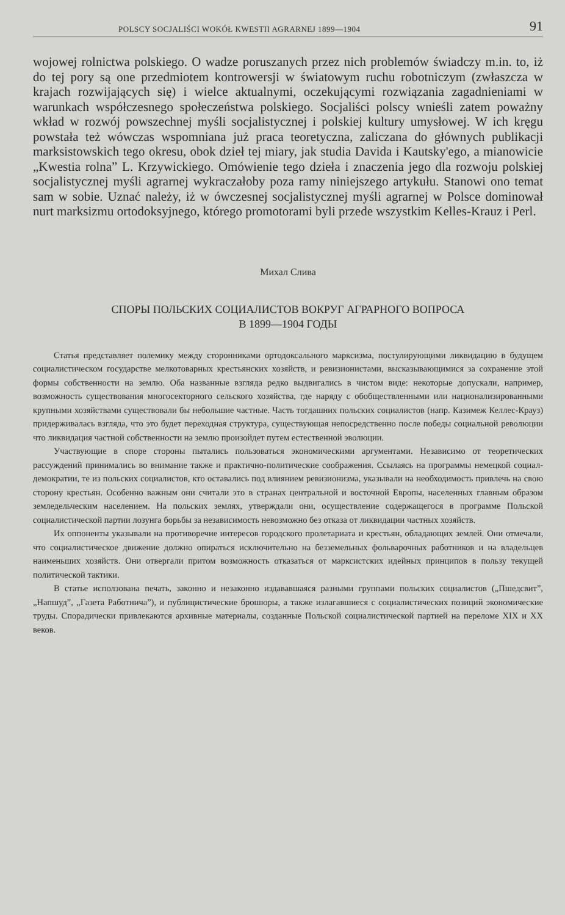POLSCY SOCJALIŚCI WOKÓŁ KWESTII AGRARNEJ 1899—1904 91
wojowej rolnictwa polskiego. O wadze poruszanych przez nich problemów świadczy m.in. to, iż do tej pory są one przedmiotem kontrowersji w światowym ruchu robotniczym (zwłaszcza w krajach rozwijających się) i wielce aktualnymi, oczekującymi rozwiązania zagadnieniami w warunkach współczesnego społeczeństwa polskiego. Socjaliści polscy wnieśli zatem poważny wkład w rozwój powszechnej myśli socjalistycznej i polskiej kultury umysłowej. W ich kręgu powstała też wówczas wspomniana już praca teoretyczna, zaliczana do głównych publikacji marksistowskich tego okresu, obok dzieł tej miary, jak studia Davida i Kautsky'ego, a mianowicie „Kwestia rolna” L. Krzywickiego. Omówienie tego dzieła i znaczenia jego dla rozwoju polskiej socjalistycznej myśli agrarnej wykraczałoby poza ramy niniejszego artykułu. Stanowi ono temat sam w sobie. Uznać należy, iż w ówczesnej socjalistycznej myśli agrarnej w Polsce dominował nurt marksizmu ortodoksyjnego, którego promotorami byli przede wszystkim Kelles-Krauz i Perl.
Михал Слива
СПОРЫ ПОЛЬСКИХ СОЦИАЛИСТОВ ВОКРУГ АГРАРНОГО ВОПРОСА
В 1899—1904 ГОДЫ
Статья представляет полемику между сторонниками ортодоксального марксизма, постулирующими ликвидацию в будущем социалистическом государстве мелкотоварных крестьянских хозяйств, и ревизионистами, высказывающимися за сохранение этой формы собственности на землю. Оба названные взгляда редко выдвигались в чистом виде: некоторые допускали, например, возможность существования многосекторного сельского хозяйства, где наряду с обобществленными или национализированными крупными хозяйствами существовали бы небольшие частные. Часть тогдашних польских социалистов (напр. Казимеж Келлес-Крауз) придерживалась взгляда, что это будет переходная структура, существующая непосредственно после победы социальной революции что ликвидация частной собственности на землю произойдет путем естественной эволюции.
Участвующие в споре стороны пытались пользоваться экономическими аргументами. Независимо от теоретических рассуждений принимались во внимание также и практично-политические соображения. Ссылаясь на программы немецкой социал-демократии, те из польских социалистов, кто оставались под влиянием ревизионизма, указывали на необходимость привлечь на свою сторону крестьян. Особенно важным они считали это в странах центральной и восточной Европы, населенных главным образом земледельческим населением. На польских землях, утверждали они, осуществление содержащегося в программе Польской социалистической партии лозунга борьбы за независимость невозможно без отказа от ликвидации частных хозяйств.
Их оппоненты указывали на противоречие интересов городского пролетариата и крестьян, обладающих землей. Они отмечали, что социалистическое движение должно опираться исключительно на безземельных фольварочных работников и на владельцев наименьших хозяйств. Они отвергали притом возможность отказаться от марксистских идейных принципов в пользу текущей политической тактики.
В статье исползована печать, законно и незаконно издававшаяся разными группами польских социалистов („Пшедсвит”, „Напшуд”, „Газета Работнича”), и публицистические брошюры, а также излагавшиеся с социалистических позиций экономические труды. Спорадически привлекаются архивные материалы, созданные Польской социалистической партией на переломе XIX и XX веков.